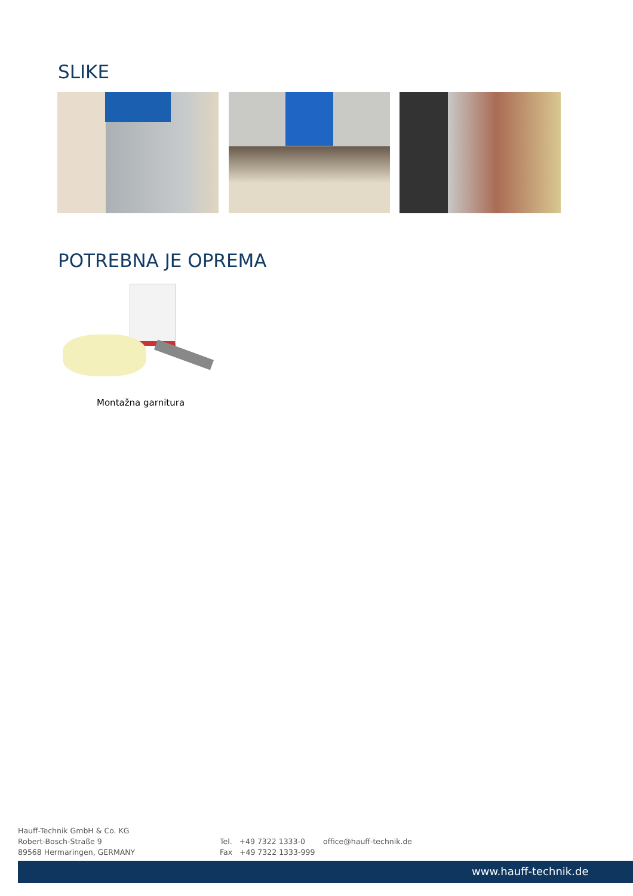SLIKE
POTREBNA JE OPREMA
Montažna garnitura
Hauff-Technik GmbH & Co. KG
Robert-Bosch-Straße 9
89568 Hermaringen, GERMANY
Tel. +49 7322 1333-0
Fax +49 7322 1333-999
office@hauff-technik.de
www.hauff-technik.de